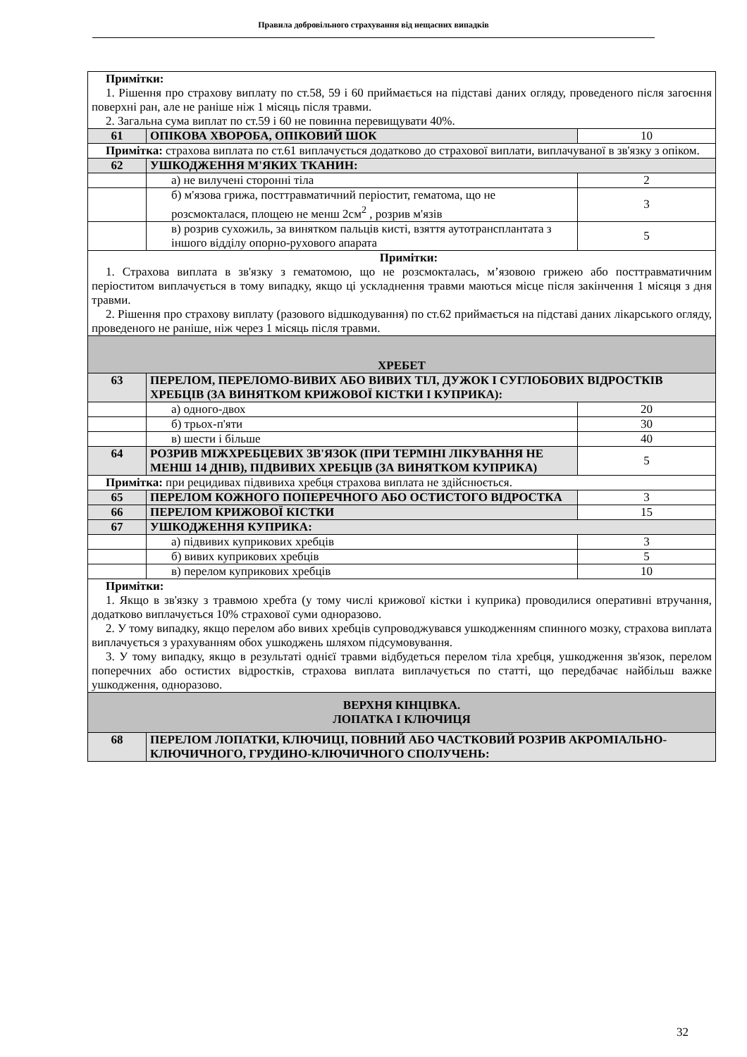Правила добровільного страхування від нещасних випадків
| Примітки: 1. Рішення про страхову виплату по ст.58, 59 і 60 приймається на підставі даних огляду, проведеного після загоєння поверхні ран, але не раніше ніж 1 місяць після травми. 2. Загальна сума виплат по ст.59 і 60 не повинна перевищувати 40%. | | |
| 61 | ОПІКОВА ХВОРОБА, ОПІКОВИЙ ШОК | 10 |
| Примітка: страхова виплата по ст.61 виплачується додатково до страхової виплати, виплачуваної в зв'язку з опіком. | | |
| 62 | УШКОДЖЕННЯ М'ЯКИХ ТКАНИН: | |
| | а) не вилучені сторонні тіла | 2 |
| | б) м'язова грижа, посттравматичний періостит, гематома, що не розсмокталася, площею не менш 2см<sup>2</sup> , розрив м'язів | 3 |
| | в) розрив сухожиль, за винятком пальців кисті, взяття аутотрансплантата з іншого відділу опорно-рухового апарата | 5 |
| Примітки: 1. Страхова виплата в зв'язку з гематомою, що не розсмокталась, м’язовою грижею або посттравматичним періоститом виплачується в тому випадку, якщо ці ускладнення травми маються місце після закінчення 1 місяця з дня травми. 2. Рішення про страхову виплату (разового відшкодування) по ст.62 приймається на підставі даних лікарського огляду, проведеного не раніше, ніж через 1 місяць після травми. | | |
| ХРЕБЕТ | | |
| 63 | ПЕРЕЛОМ, ПЕРЕЛОМО-ВИВИХ АБО ВИВИХ ТІЛ, ДУЖОК І СУГЛОБОВИХ ВІДРОСТКІВ ХРЕБЦІВ (ЗА ВИНЯТКОМ КРИЖОВОЇ КІСТКИ І КУПРИКА): | |
| | а) одного-двох | 20 |
| | б) трьох-п'яти | 30 |
| | в) шести і більше | 40 |
| 64 | РОЗРИВ МІЖХРЕБЦЕВИХ ЗВ'ЯЗОК (ПРИ ТЕРМІНІ ЛІКУВАННЯ НЕ МЕНШ 14 ДНІВ), ПІДВИВИХ ХРЕБЦІВ (ЗА ВИНЯТКОМ КУПРИКА) | 5 |
| Примітка: при рецидивах підвивиха хребця страхова виплата не здійснюється. | | |
| 65 | ПЕРЕЛОМ КОЖНОГО ПОПЕРЕЧНОГО АБО ОСТИСТОГО ВІДРОСТКА | 3 |
| 66 | ПЕРЕЛОМ КРИЖОВОЇ КІСТКИ | 15 |
| 67 | УШКОДЖЕННЯ КУПРИКА: | |
| | а) підвивих куприкових хребців | 3 |
| | б) вивих куприкових хребців | 5 |
| | в) перелом куприкових хребців | 10 |
| Примітки: 1. Якщо в зв'язку з травмою хребта (у тому числі крижової кістки і куприка) проводилися оперативні втручання, додатково виплачується 10% страхової суми одноразово. 2. У тому випадку, якщо перелом або вивих хребців супроводжувався ушкодженням спинного мозку, страхова виплата виплачується з урахуванням обох ушкоджень шляхом підсумовування. 3. У тому випадку, якщо в результаті однієї травми відбудеться перелом тіла хребця, ушкодження зв'язок, перелом поперечних або остистих відростків, страхова виплата виплачується по статті, що передбачає найбільш важке ушкодження, одноразово. | | |
| ВЕРХНЯ КІНЦІВКА. ЛОПАТКА І КЛЮЧИЦЯ | | |
| 68 | ПЕРЕЛОМ ЛОПАТКИ, КЛЮЧИЦІ, ПОВНИЙ АБО ЧАСТКОВИЙ РОЗРИВ АКРОМІАЛЬНО-КЛЮЧИЧНОГО, ГРУДИНО-КЛЮЧИЧНОГО СПОЛУЧЕНЬ: | |
32